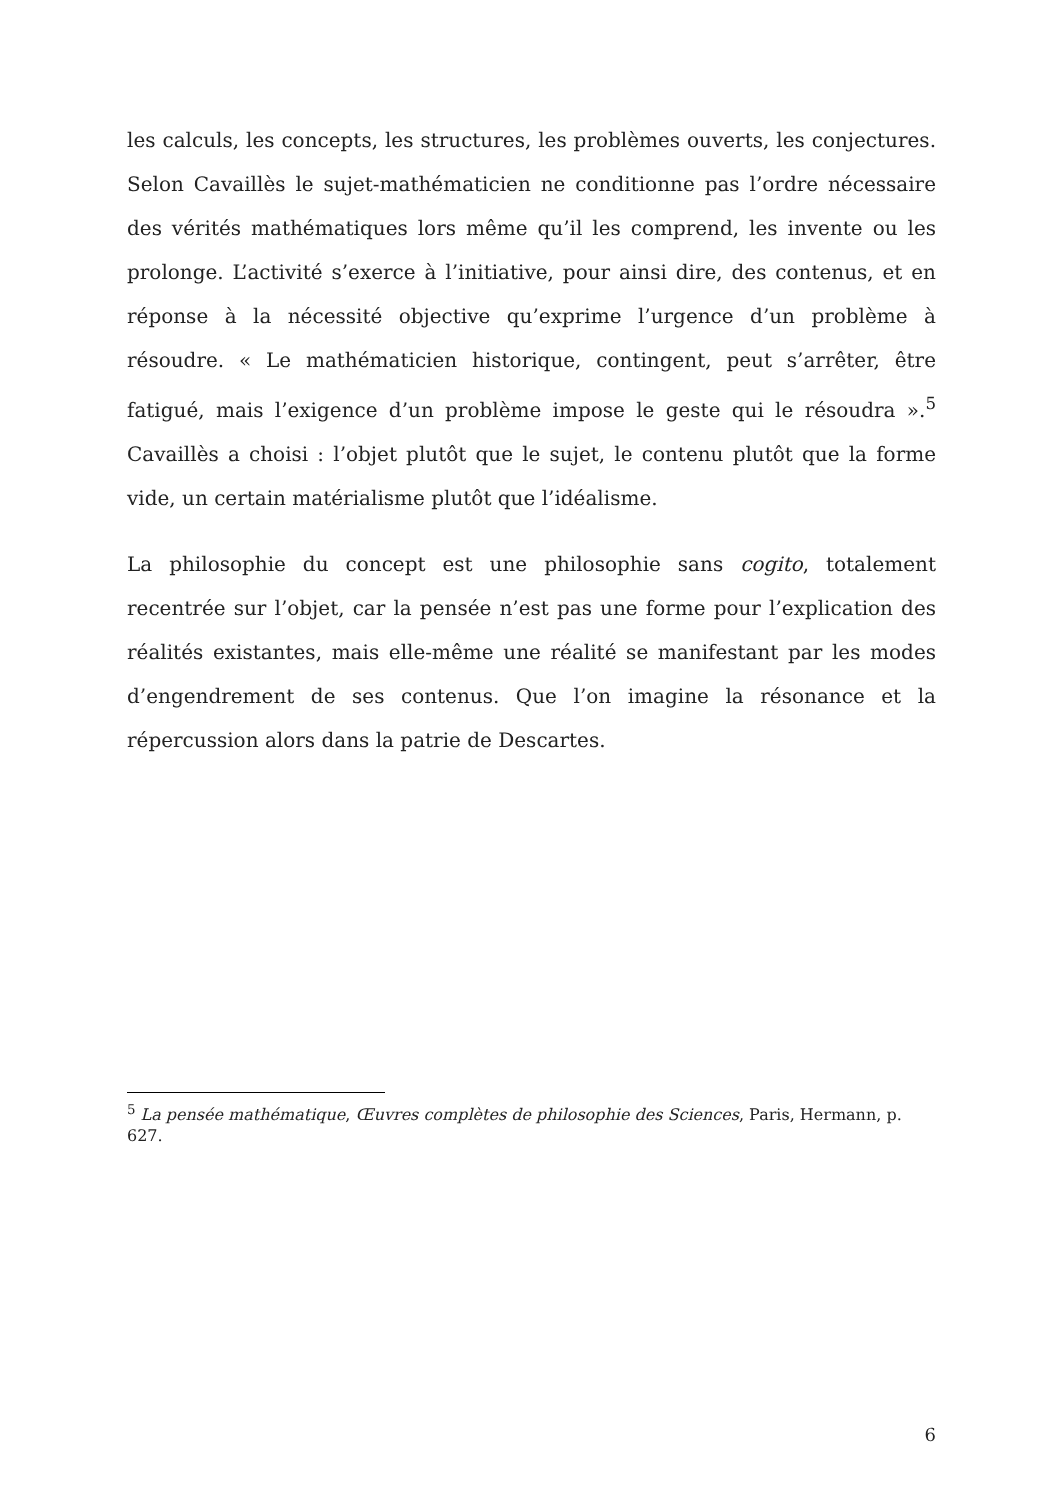les calculs, les concepts, les structures, les problèmes ouverts, les conjectures. Selon Cavaillès le sujet-mathématicien ne conditionne pas l’ordre nécessaire des vérités mathématiques lors même qu’il les comprend, les invente ou les prolonge. L’activité s’exerce à l’initiative, pour ainsi dire, des contenus, et en réponse à la nécessité objective qu’exprime l’urgence d’un problème à résoudre. « Le mathématicien historique, contingent, peut s’arrêter, être fatigué, mais l’exigence d’un problème impose le geste qui le résoudra ».<sup>5</sup> Cavaillès a choisi : l’objet plutôt que le sujet, le contenu plutôt que la forme vide, un certain matérialisme plutôt que l’idéalisme.
La philosophie du concept est une philosophie sans cogito, totalement recentrée sur l’objet, car la pensée n’est pas une forme pour l’explication des réalités existantes, mais elle-même une réalité se manifestant par les modes d’engendrement de ses contenus. Que l’on imagine la résonance et la répercussion alors dans la patrie de Descartes.
<sup>5</sup> La pensée mathématique, Œuvres complètes de philosophie des Sciences, Paris, Hermann, p. 627.
6